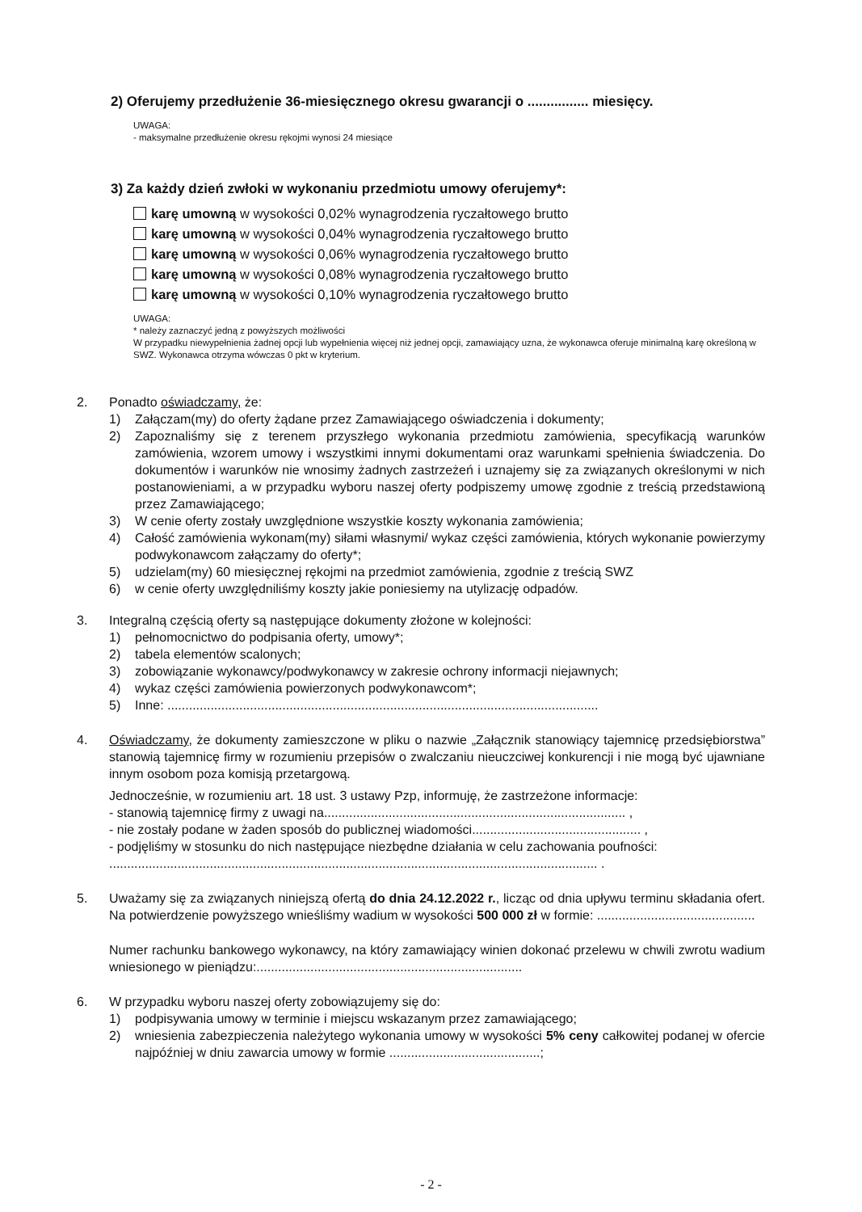2) Oferujemy przedłużenie 36-miesięcznego okresu gwarancji o ................ miesięcy.
UWAGA:
- maksymalne przedłużenie okresu rękojmi wynosi 24 miesiące
3) Za każdy dzień zwłoki w wykonaniu przedmiotu umowy oferujemy*:
karę umowną w wysokości 0,02% wynagrodzenia ryczałtowego brutto
karę umowną w wysokości 0,04% wynagrodzenia ryczałtowego brutto
karę umowną w wysokości 0,06% wynagrodzenia ryczałtowego brutto
karę umowną w wysokości 0,08% wynagrodzenia ryczałtowego brutto
karę umowną w wysokości 0,10% wynagrodzenia ryczałtowego brutto
UWAGA:
* należy zaznaczyć jedną z powyższych możliwości
W przypadku niewypełnienia żadnej opcji lub wypełnienia więcej niż jednej opcji, zamawiający uzna, że wykonawca oferuje minimalną karę określoną w SWZ. Wykonawca otrzyma wówczas 0 pkt w kryterium.
2. Ponadto oświadczamy, że:
1) Załączam(my) do oferty żądane przez Zamawiającego oświadczenia i dokumenty;
2) Zapoznaliśmy się z terenem przyszłego wykonania przedmiotu zamówienia, specyfikacją warunków zamówienia, wzorem umowy i wszystkimi innymi dokumentami oraz warunkami spełnienia świadczenia. Do dokumentów i warunków nie wnosimy żadnych zastrzeżeń i uznajemy się za związanych określonymi w nich postanowieniami, a w przypadku wyboru naszej oferty podpiszemy umowę zgodnie z treścią przedstawioną przez Zamawiającego;
3) W cenie oferty zostały uwzględnione wszystkie koszty wykonania zamówienia;
4) Całość zamówienia wykonam(my) siłami własnymi/ wykaz części zamówienia, których wykonanie powierzymy podwykonawcom załączamy do oferty*;
5) udzielam(my) 60 miesięcznej rękojmi na przedmiot zamówienia, zgodnie z treścią SWZ
6) w cenie oferty uwzględniliśmy koszty jakie poniesiemy na utylizację odpadów.
3. Integralną częścią oferty są następujące dokumenty złożone w kolejności:
1) pełnomocnictwo do podpisania oferty, umowy*;
2) tabela elementów scalonych;
3) zobowiązanie wykonawcy/podwykonawcy w zakresie ochrony informacji niejawnych;
4) wykaz części zamówienia powierzonych podwykonawcom*;
5) Inne: ........................................................................................................................
4. Oświadczamy, że dokumenty zamieszczone w pliku o nazwie „Załącznik stanowiący tajemnicę przedsiębiorstwa” stanowią tajemnicę firmy w rozumieniu przepisów o zwalczaniu nieuczciwej konkurencji i nie mogą być ujawniane innym osobom poza komisją przetargową.
Jednocześnie, w rozumieniu art. 18 ust. 3 ustawy Pzp, informuję, że zastrzeżone informacje:
- stanowią tajemnicę firmy z uwagi na.................................................................................... ,
- nie zostały podane w żaden sposób do publicznej wiadomości............................................... ,
- podjęliśmy w stosunku do nich następujące niezbędne działania w celu zachowania poufności:
........................................................................................................................................ .
5. Uważamy się za związanych niniejszą ofertą do dnia 24.12.2022 r., licząc od dnia upływu terminu składania ofert. Na potwierdzenie powyższego wnieśliśmy wadium w wysokości 500 000 zł w formie: ............................................
Numer rachunku bankowego wykonawcy, na który zamawiający winien dokonać przelewu w chwili zwrotu wadium wniesionego w pieniądzu:..........................................................................
6. W przypadku wyboru naszej oferty zobowiązujemy się do:
1) podpisywania umowy w terminie i miejscu wskazanym przez zamawiającego;
2) wniesienia zabezpieczenia należytego wykonania umowy w wysokości 5% ceny całkowitej podanej w ofercie najpóźniej w dniu zawarcia umowy w formie ..........................................;
- 2 -